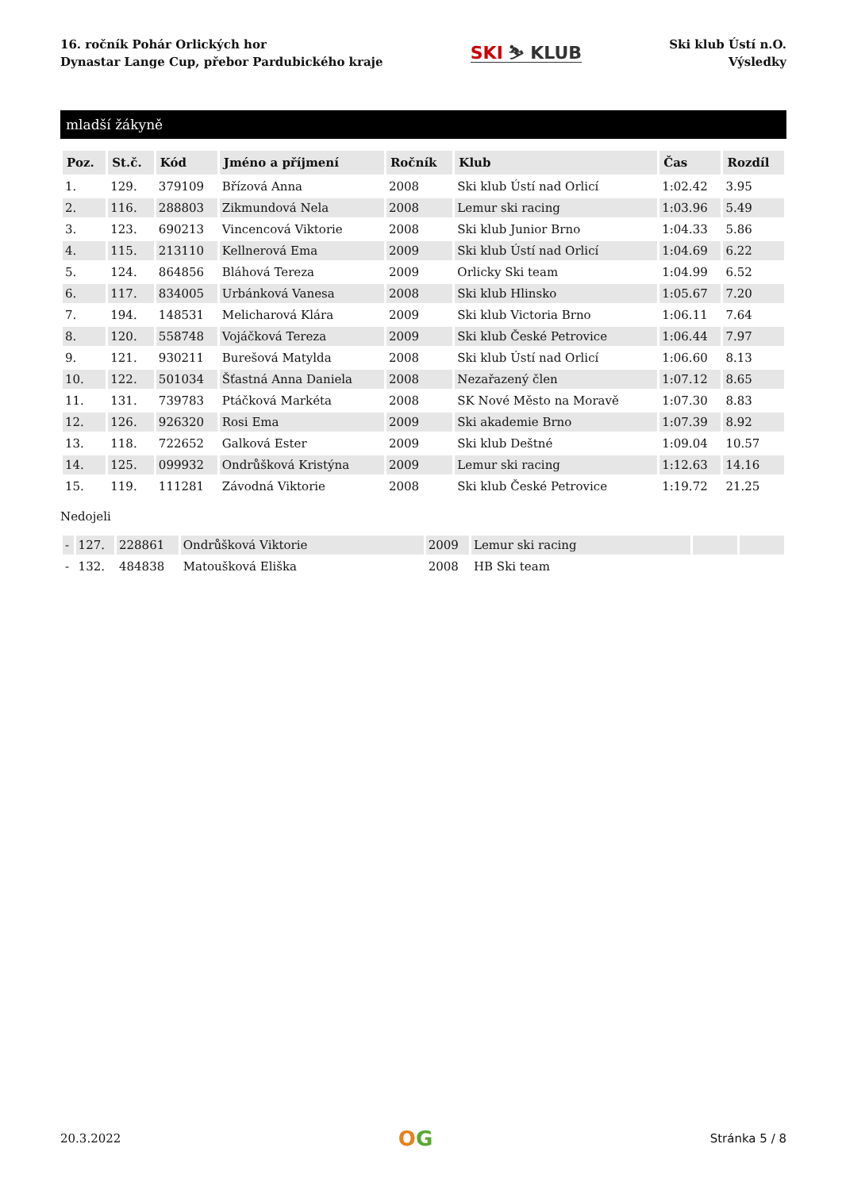16. ročník Pohár Orlických hor
Dynastar Lange Cup, přebor Pardubického kraje
SKI ⛷ KLUB
Ski klub Ústí n.O.
Výsledky
mladší žákyně
| Poz. | St.č. | Kód | Jméno a příjmení | Ročník | Klub | Čas | Rozdíl |
| --- | --- | --- | --- | --- | --- | --- | --- |
| 1. | 129. | 379109 | Břízová Anna | 2008 | Ski klub Ústí nad Orlicí | 1:02.42 | 3.95 |
| 2. | 116. | 288803 | Zikmundová Nela | 2008 | Lemur ski racing | 1:03.96 | 5.49 |
| 3. | 123. | 690213 | Vincencová Viktorie | 2008 | Ski klub Junior Brno | 1:04.33 | 5.86 |
| 4. | 115. | 213110 | Kellnerová Ema | 2009 | Ski klub Ústí nad Orlicí | 1:04.69 | 6.22 |
| 5. | 124. | 864856 | Bláhová Tereza | 2009 | Orlicky Ski team | 1:04.99 | 6.52 |
| 6. | 117. | 834005 | Urbánková Vanesa | 2008 | Ski klub Hlinsko | 1:05.67 | 7.20 |
| 7. | 194. | 148531 | Melicharová Klára | 2009 | Ski klub Victoria Brno | 1:06.11 | 7.64 |
| 8. | 120. | 558748 | Vojáčková Tereza | 2009 | Ski klub České Petrovice | 1:06.44 | 7.97 |
| 9. | 121. | 930211 | Burešová Matylda | 2008 | Ski klub Ústí nad Orlicí | 1:06.60 | 8.13 |
| 10. | 122. | 501034 | Šťastná Anna Daniela | 2008 | Nezařazený člen | 1:07.12 | 8.65 |
| 11. | 131. | 739783 | Ptáčková Markéta | 2008 | SK Nové Město na Moravě | 1:07.30 | 8.83 |
| 12. | 126. | 926320 | Rosi Ema | 2009 | Ski akademie Brno | 1:07.39 | 8.92 |
| 13. | 118. | 722652 | Galková Ester | 2009 | Ski klub Deštné | 1:09.04 | 10.57 |
| 14. | 125. | 099932 | Ondrůšková Kristýna | 2009 | Lemur ski racing | 1:12.63 | 14.16 |
| 15. | 119. | 111281 | Závodná Viktorie | 2008 | Ski klub České Petrovice | 1:19.72 | 21.25 |
Nedojeli
| - | 127. | 228861 | Ondrůšková Viktorie | 2009 | Lemur ski racing | | |
| - | 132. | 484838 | Matoušková Eliška | 2008 | HB Ski team | | |
20.3.2022
OG
Stránka 5 / 8